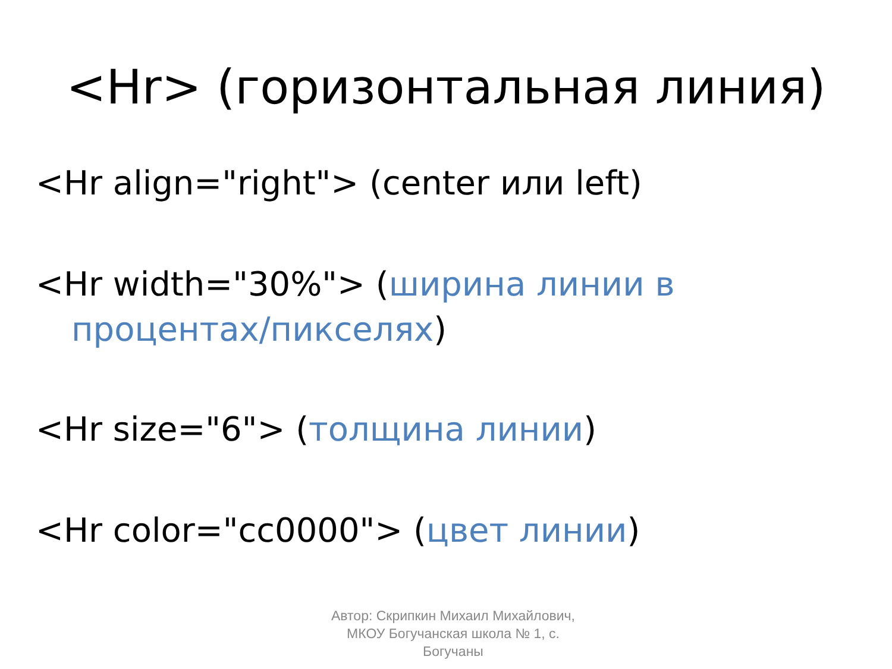<Hr> (горизонтальная линия)
<Hr align="right"> (center или left)
<Hr width="30%"> (ширина линии в
процентах/пикселях)
<Hr size="6"> (толщина линии)
<Hr color="cc0000"> (цвет линии)
Автор: Скрипкин Михаил Михайлович, МКОУ Богучанская школа № 1, с. Богучаны